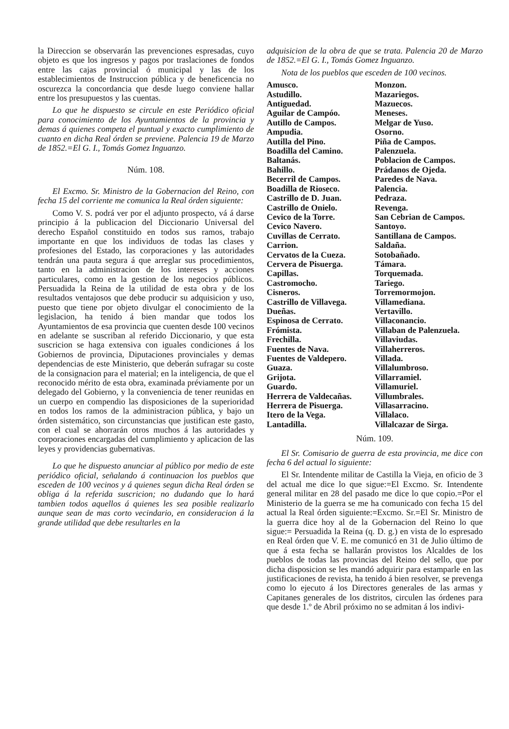la Direccion se observarán las prevenciones espresadas, cuyo objeto es que los ingresos y pagos por traslaciones de fondos entre las cajas provincial ó municipal y las de los establecimientos de Instruccion pública y de beneficencia no oscurezca la concordancia que desde luego conviene hallar entre los presupuestos y las cuentas.
Lo que he dispuesto se circule en este Periódico oficial para conocimiento de los Ayuntamientos de la provincia y demas á quienes competa el puntual y exacto cumplimiento de cuanto en dicha Real órden se previene. Palencia 19 de Marzo de 1852.=El G. I., Tomás Gomez Inguanzo.
Núm. 108.
El Excmo. Sr. Ministro de la Gobernacion del Reino, con fecha 15 del corriente me comunica la Real órden siguiente:
Como V. S. podrá ver por el adjunto prospecto, vá á darse principio á la publicacion del Diccionario Universal del derecho Español constituido en todos sus ramos, trabajo importante en que los individuos de todas las clases y profesiones del Estado, las corporaciones y las autoridades tendrán una pauta segura á que arreglar sus procedimientos, tanto en la administracion de los intereses y acciones particulares, como en la gestion de los negocios públicos. Persuadida la Reina de la utilidad de esta obra y de los resultados ventajosos que debe producir su adquisicion y uso, puesto que tiene por objeto divulgar el conocimiento de la legislacion, ha tenido á bien mandar que todos los Ayuntamientos de esa provincia que cuenten desde 100 vecinos en adelante se suscriban al referido Diccionario, y que esta suscricion se haga extensiva con iguales condiciones á los Gobiernos de provincia, Diputaciones provinciales y demas dependencias de este Ministerio, que deberán sufragar su coste de la consignacion para el material; en la inteligencia, de que el reconocido mérito de esta obra, examinada préviamente por un delegado del Gobierno, y la conveniencia de tener reunidas en un cuerpo en compendio las disposiciones de la superioridad en todos los ramos de la administracion pública, y bajo un órden sistemático, son circunstancias que justifican este gasto, con el cual se ahorrarán otros muchos á las autoridades y corporaciones encargadas del cumplimiento y aplicacion de las leyes y providencias gubernativas.
Lo que he dispuesto anunciar al público por medio de este periódico oficial, señalando á continuacion los pueblos que esceden de 100 vecinos y á quienes segun dicha Real órden se obliga á la referida suscricion; no dudando que lo hará tambien todos aquellos á quienes les sea posible realizarlo aunque sean de mas corto vecindario, en consideracion á la grande utilidad que debe resultarles en la
adquisicion de la obra de que se trata. Palencia 20 de Marzo de 1852.=El G. I., Tomás Gomez Inguanzo.
Nota de los pueblos que esceden de 100 vecinos.
Amusco.
Astudillo.
Antiguedad.
Aguilar de Campóo.
Autillo de Campos.
Ampudia.
Autilla del Pino.
Boadilla del Camino.
Baltanás.
Bahillo.
Becerril de Campos.
Boadilla de Rioseco.
Castrillo de D. Juan.
Castrillo de Onielo.
Cevico de la Torre.
Cevico Navero.
Cuvillas de Cerrato.
Carrion.
Cervatos de la Cueza.
Cervera de Pisuerga.
Capillas.
Castromocho.
Cisneros.
Castrillo de Villavega.
Dueñas.
Espinosa de Cerrato.
Frómista.
Frechilla.
Fuentes de Nava.
Fuentes de Valdepero.
Guaza.
Grijota.
Guardo.
Herrera de Valdecañas.
Herrera de Pisuerga.
Itero de la Vega.
Lantadilla.
Monzon.
Mazariegos.
Mazuecos.
Meneses.
Melgar de Yuso.
Osorno.
Piña de Campos.
Palenzuela.
Poblacion de Campos.
Prádanos de Ojeda.
Paredes de Nava.
Palencia.
Pedraza.
Revenga.
San Cebrian de Campos.
Santoyo.
Santillana de Campos.
Saldaña.
Sotobañado.
Támara.
Torquemada.
Tariego.
Torremormojon.
Villamediana.
Vertavillo.
Villaconancio.
Villaban de Palenzuela.
Villaviudas.
Villaherreros.
Villada.
Villalumbroso.
Villarramiel.
Villamuriel.
Villumbrales.
Villasarracino.
Villalaco.
Villalcazar de Sirga.
Núm. 109.
El Sr. Comisario de guerra de esta provincia, me dice con fecha 6 del actual lo siguiente:
El Sr. Intendente militar de Castilla la Vieja, en oficio de 3 del actual me dice lo que sigue:=El Excmo. Sr. Intendente general militar en 28 del pasado me dice lo que copio.=Por el Ministerio de la guerra se me ha comunicado con fecha 15 del actual la Real órden siguiente:=Excmo. Sr.=El Sr. Ministro de la guerra dice hoy al de la Gobernacion del Reino lo que sigue:= Persuadida la Reina (q. D. g.) en vista de lo espresado en Real órden que V. E. me comunicó en 31 de Julio último de que á esta fecha se hallarán provistos los Alcaldes de los pueblos de todas las provincias del Reino del sello, que por dicha disposicion se les mandó adquirir para estamparle en las justificaciones de revista, ha tenido á bien resolver, se prevenga como lo ejecuto á los Directores generales de las armas y Capitanes generales de los distritos, circulen las órdenes para que desde 1.º de Abril próximo no se admitan á los indivi-